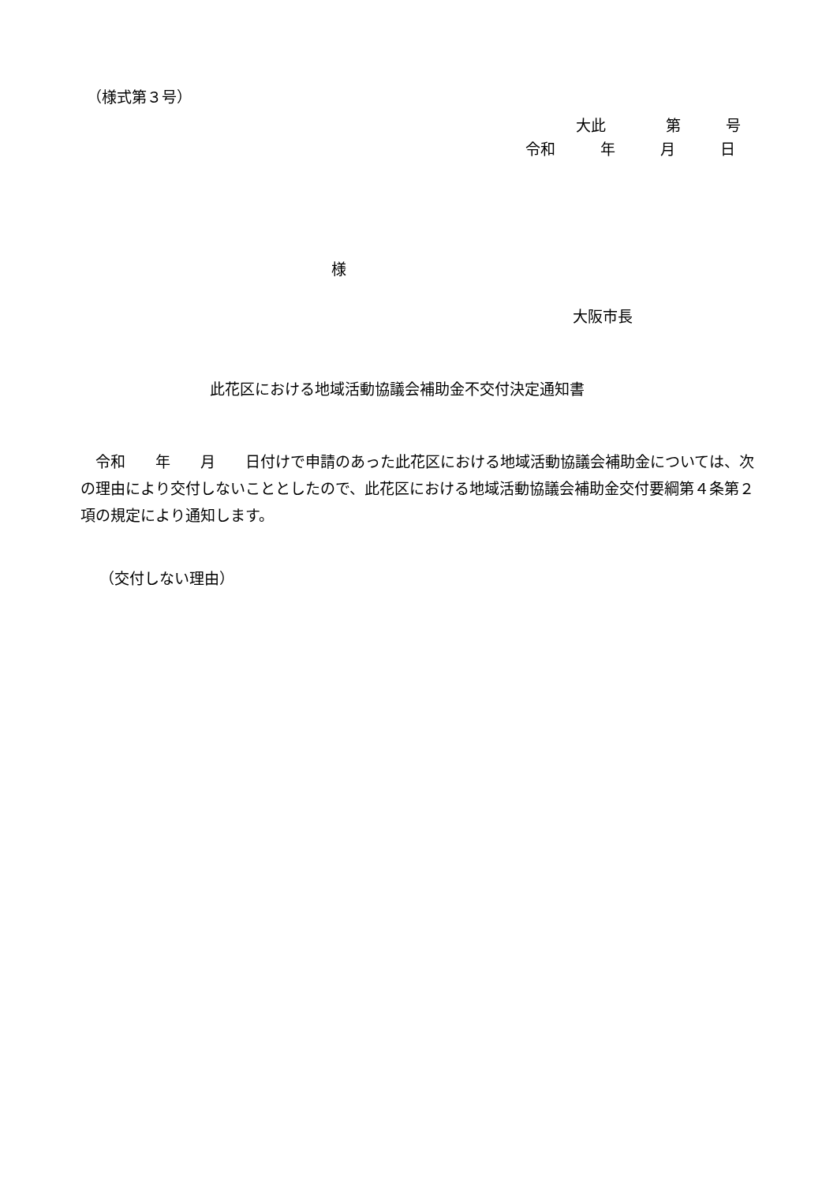（様式第３号）
大此　　　　第　　　号
令和　　　年　　　月　　　日
様
大阪市長
此花区における地域活動協議会補助金不交付決定通知書
　令和　　年　　月　　日付けで申請のあった此花区における地域活動協議会補助金について​は、次の理由により交付しないこととしたので、此花区における地域活動協議会補助金交付要綱第４条第２項の規定により通知します。
（交付しない理由）